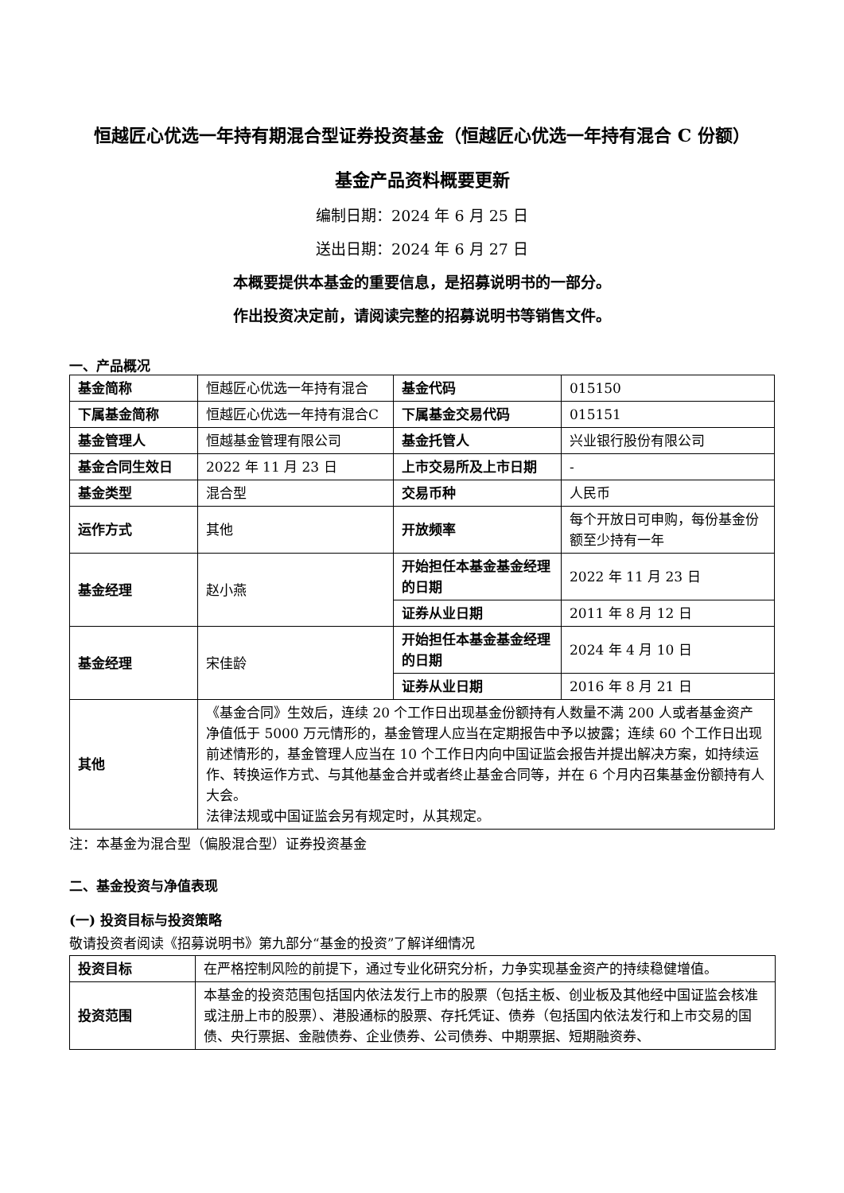恒越匠心优选一年持有期混合型证券投资基金（恒越匠心优选一年持有混合 C 份额）
基金产品资料概要更新
编制日期：2024 年 6 月 25 日
送出日期：2024 年 6 月 27 日
本概要提供本基金的重要信息，是招募说明书的一部分。
作出投资决定前，请阅读完整的招募说明书等销售文件。
一、产品概况
| 基金简称 | 恒越匠心优选一年持有混合 | 基金代码 | 015150 |
| 下属基金简称 | 恒越匠心优选一年持有混合C | 下属基金交易代码 | 015151 |
| 基金管理人 | 恒越基金管理有限公司 | 基金托管人 | 兴业银行股份有限公司 |
| 基金合同生效日 | 2022 年 11 月 23 日 | 上市交易所及上市日期 | - |
| 基金类型 | 混合型 | 交易币种 | 人民币 |
| 运作方式 | 其他 | 开放频率 | 每个开放日可申购，每份基金份额至少持有一年 |
| 基金经理 | 赵小燕 | 开始担任本基金基金经理的日期 | 2022 年 11 月 23 日 |
| | | 证券从业日期 | 2011 年 8 月 12 日 |
| 基金经理 | 宋佳龄 | 开始担任本基金基金经理的日期 | 2024 年 4 月 10 日 |
| | | 证券从业日期 | 2016 年 8 月 21 日 |
| 其他 | 《基金合同》生效后，连续 20 个工作日出现基金份额持有人数量不满 200 人或者基金资产净值低于 5000 万元情形的，基金管理人应当在定期报告中予以披露；连续 60 个工作日出现前述情形的，基金管理人应当在 10 个工作日内向中国证监会报告并提出解决方案，如持续运作、转换运作方式、与其他基金合并或者终止基金合同等，并在 6 个月内召集基金份额持有人大会。 法律法规或中国证监会另有规定时，从其规定。 | | |
注：本基金为混合型（偏股混合型）证券投资基金
二、基金投资与净值表现
(一) 投资目标与投资策略
敬请投资者阅读《招募说明书》第九部分“基金的投资”了解详细情况
| 投资目标 | 在严格控制风险的前提下，通过专业化研究分析，力争实现基金资产的持续稳健增值。 |
| 投资范围 | 本基金的投资范围包括国内依法发行上市的股票（包括主板、创业板及其他经中国证监会核准或注册上市的股票）、港股通标的股票、存托凭证、债券（包括国内依法发行和上市交易的国债、央行票据、金融债券、企业债券、公司债券、中期票据、短期融资券、 |